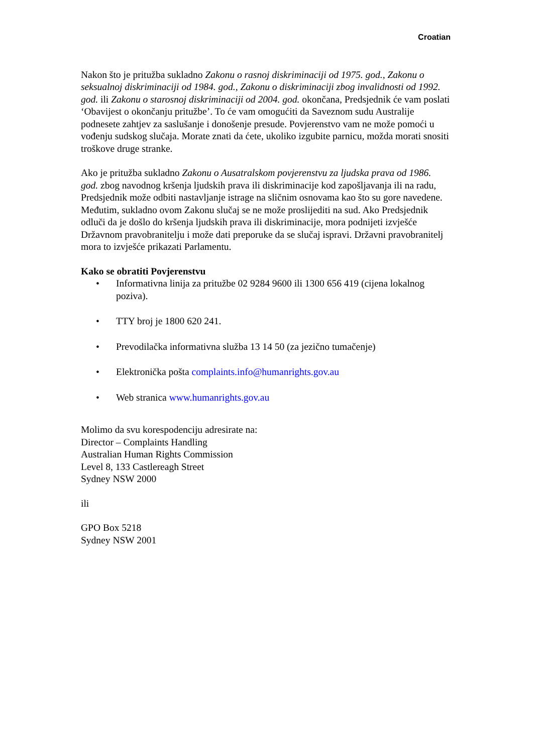Croatian
Nakon što je pritužba sukladno Zakonu o rasnoj diskriminaciji od 1975. god., Zakonu o seksualnoj diskriminaciji od 1984. god., Zakonu o diskriminaciji zbog invalidnosti od 1992. god. ili Zakonu o starosnoj diskriminaciji od 2004. god. okončana, Predsjednik će vam poslati ‘Obavijest o okončanju pritužbe’. To će vam omogućiti da Saveznom sudu Australije podnesete zahtjev za saslušanje i donošenje presude. Povjerenstvo vam ne može pomoći u vođenju sudskog slučaja. Morate znati da ćete, ukoliko izgubite parnicu, možda morati snositi troškove druge stranke.
Ako je pritužba sukladno Zakonu o Ausatralskom povjerenstvu za ljudska prava od 1986. god. zbog navodnog kršenja ljudskih prava ili diskriminacije kod zapošljavanja ili na radu, Predsjednik može odbiti nastavljanje istrage na sličnim osnovama kao što su gore navedene. Međutim, sukladno ovom Zakonu slučaj se ne može proslijediti na sud. Ako Predsjednik odluči da je došlo do kršenja ljudskih prava ili diskriminacije, mora podnijeti izvješće Državnom pravobranitelju i može dati preporuke da se slučaj ispravi. Državni pravobranitelj mora to izvješće prikazati Parlamentu.
Kako se obratiti Povjerenstvu
• Informativna linija za pritužbe 02 9284 9600 ili 1300 656 419 (cijena lokalnog poziva).
• TTY broj je 1800 620 241.
• Prevodilačka informativna služba 13 14 50 (za jezično tumačenje)
• Elektronička pošta complaints.info@humanrights.gov.au
• Web stranica www.humanrights.gov.au
Molimo da svu korespodenciju adresirate na:
Director – Complaints Handling
Australian Human Rights Commission
Level 8, 133 Castlereagh Street
Sydney NSW 2000
ili
GPO Box 5218
Sydney NSW 2001